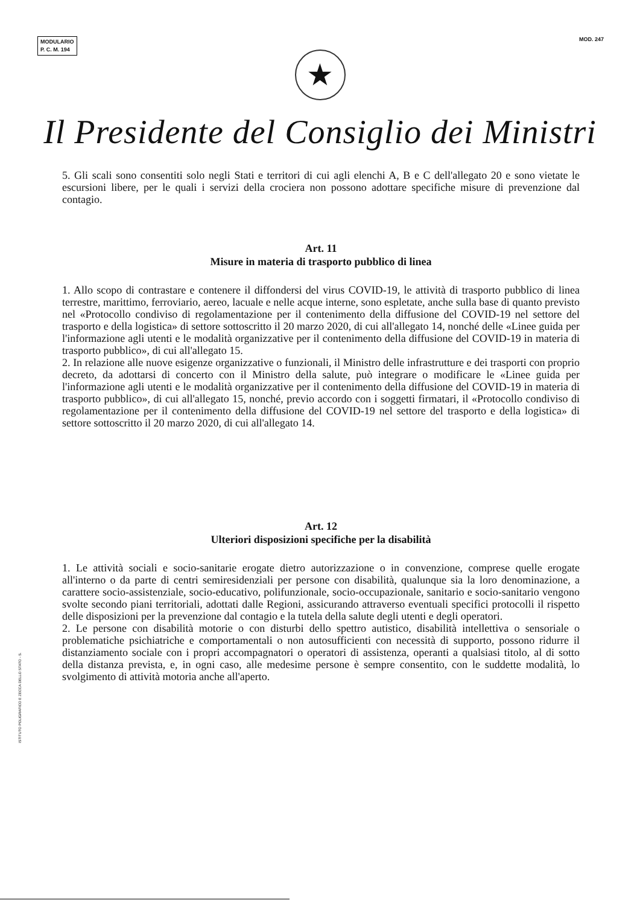MODULARIO
P. C. M. 194
MOD. 247
★
Il Presidente del Consiglio dei Ministri
5. Gli scali sono consentiti solo negli Stati e territori di cui agli elenchi A, B e C dell'allegato 20 e sono vietate le escursioni libere, per le quali i servizi della crociera non possono adottare specifiche misure di prevenzione dal contagio.
Art. 11
Misure in materia di trasporto pubblico di linea
1. Allo scopo di contrastare e contenere il diffondersi del virus COVID-19, le attività di trasporto pubblico di linea terrestre, marittimo, ferroviario, aereo, lacuale e nelle acque interne, sono espletate, anche sulla base di quanto previsto nel «Protocollo condiviso di regolamentazione per il contenimento della diffusione del COVID-19 nel settore del trasporto e della logistica» di settore sottoscritto il 20 marzo 2020, di cui all'allegato 14, nonché delle «Linee guida per l'informazione agli utenti e le modalità organizzative per il contenimento della diffusione del COVID-19 in materia di trasporto pubblico», di cui all'allegato 15.
2. In relazione alle nuove esigenze organizzative o funzionali, il Ministro delle infrastrutture e dei trasporti con proprio decreto, da adottarsi di concerto con il Ministro della salute, può integrare o modificare le «Linee guida per l'informazione agli utenti e le modalità organizzative per il contenimento della diffusione del COVID-19 in materia di trasporto pubblico», di cui all'allegato 15, nonché, previo accordo con i soggetti firmatari, il «Protocollo condiviso di regolamentazione per il contenimento della diffusione del COVID-19 nel settore del trasporto e della logistica» di settore sottoscritto il 20 marzo 2020, di cui all'allegato 14.
Art. 12
Ulteriori disposizioni specifiche per la disabilità
1. Le attività sociali e socio-sanitarie erogate dietro autorizzazione o in convenzione, comprese quelle erogate all'interno o da parte di centri semiresidenziali per persone con disabilità, qualunque sia la loro denominazione, a carattere socio-assistenziale, socio-educativo, polifunzionale, socio-occupazionale, sanitario e socio-sanitario vengono svolte secondo piani territoriali, adottati dalle Regioni, assicurando attraverso eventuali specifici protocolli il rispetto delle disposizioni per la prevenzione dal contagio e la tutela della salute degli utenti e degli operatori.
2. Le persone con disabilità motorie o con disturbi dello spettro autistico, disabilità intellettiva o sensoriale o problematiche psichiatriche e comportamentali o non autosufficienti con necessità di supporto, possono ridurre il distanziamento sociale con i propri accompagnatori o operatori di assistenza, operanti a qualsiasi titolo, al di sotto della distanza prevista, e, in ogni caso, alle medesime persone è sempre consentito, con le suddette modalità, lo svolgimento di attività motoria anche all'aperto.
ISTITUTO POLIGRAFICO E ZECCA DELLO STATO - S.